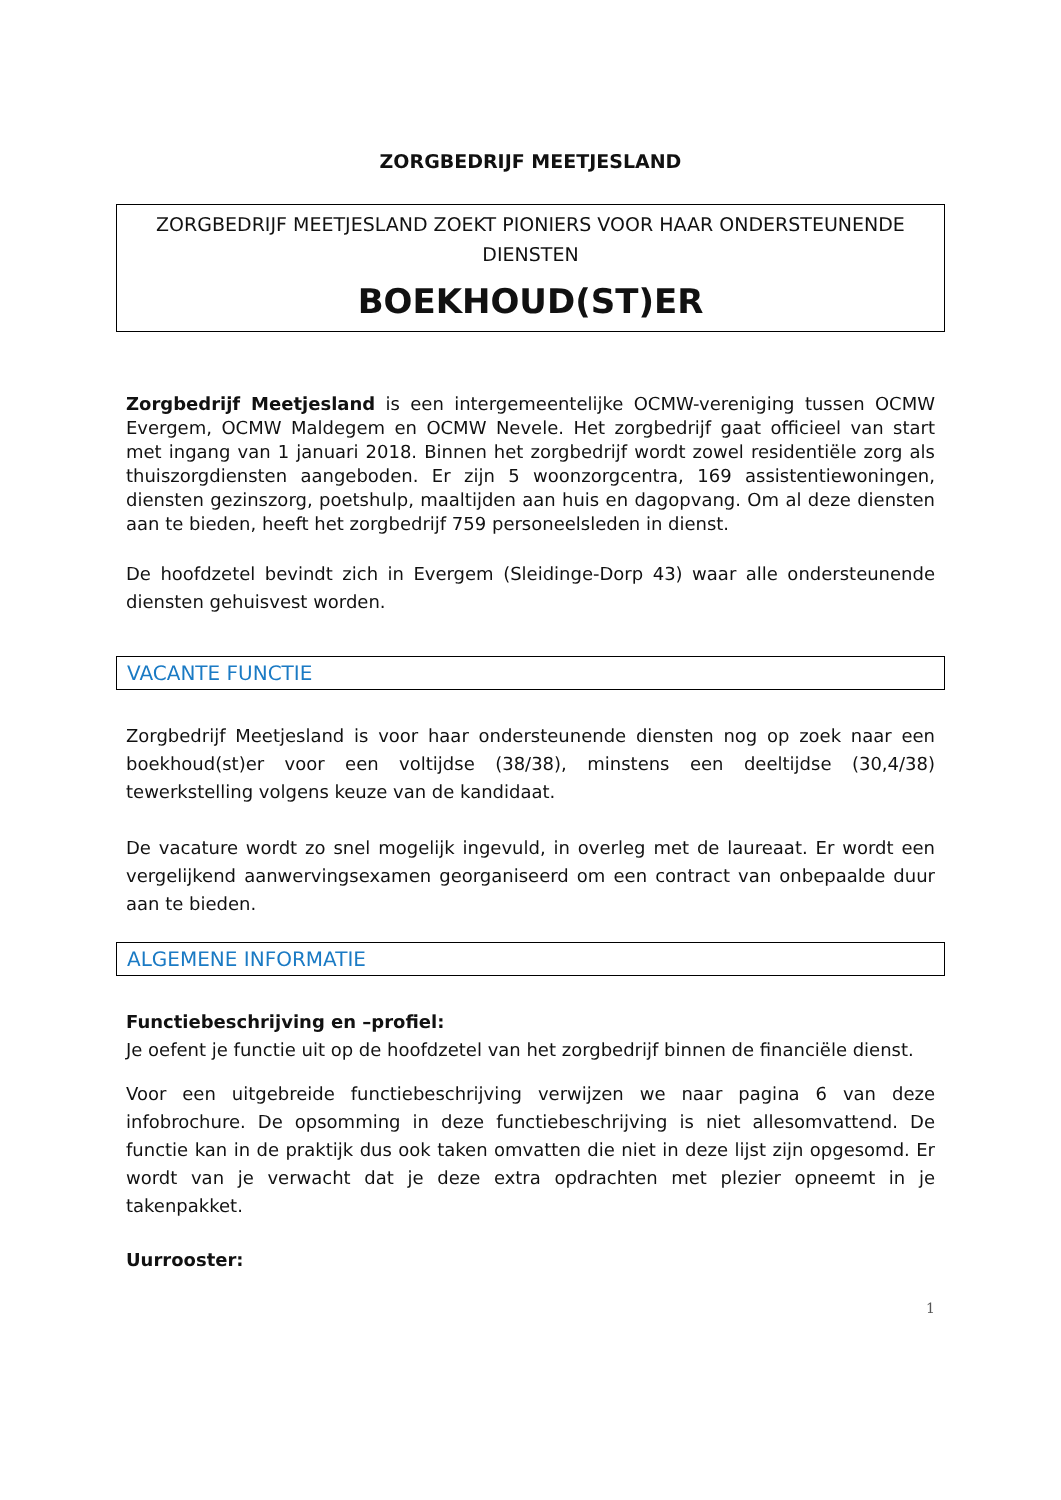ZORGBEDRIJF MEETJESLAND
ZORGBEDRIJF MEETJESLAND ZOEKT PIONIERS VOOR HAAR ONDERSTEUNENDE DIENSTEN
BOEKHOUD(ST)ER
Zorgbedrijf Meetjesland is een intergemeentelijke OCMW-vereniging tussen OCMW Evergem, OCMW Maldegem en OCMW Nevele. Het zorgbedrijf gaat officieel van start met ingang van 1 januari 2018. Binnen het zorgbedrijf wordt zowel residentiële zorg als thuiszorgdiensten aangeboden. Er zijn 5 woonzorgcentra, 169 assistentiewoningen, diensten gezinszorg, poetshulp, maaltijden aan huis en dagopvang. Om al deze diensten aan te bieden, heeft het zorgbedrijf 759 personeelsleden in dienst.
De hoofdzetel bevindt zich in Evergem (Sleidinge-Dorp 43) waar alle ondersteunende diensten gehuisvest worden.
VACANTE FUNCTIE
Zorgbedrijf Meetjesland is voor haar ondersteunende diensten nog op zoek naar een boekhoud(st)er voor een voltijdse (38/38), minstens een deeltijdse (30,4/38) tewerkstelling volgens keuze van de kandidaat.
De vacature wordt zo snel mogelijk ingevuld, in overleg met de laureaat. Er wordt een vergelijkend aanwervingsexamen georganiseerd om een contract van onbepaalde duur aan te bieden.
ALGEMENE INFORMATIE
Functiebeschrijving en –profiel:
Je oefent je functie uit op de hoofdzetel van het zorgbedrijf binnen de financiële dienst.
Voor een uitgebreide functiebeschrijving verwijzen we naar pagina 6 van deze infobrochure. De opsomming in deze functiebeschrijving is niet allesomvattend. De functie kan in de praktijk dus ook taken omvatten die niet in deze lijst zijn opgesomd. Er wordt van je verwacht dat je deze extra opdrachten met plezier opneemt in je takenpakket.
Uurrooster:
1